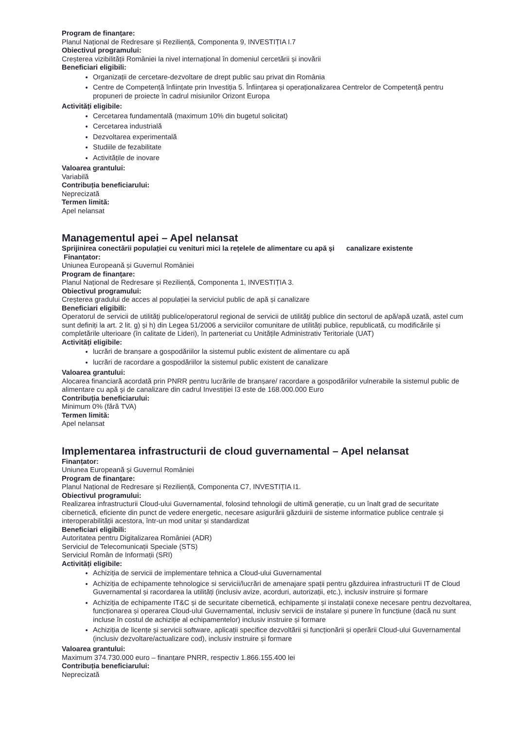Program de finanțare:
Planul Național de Redresare și Reziliență, Componenta 9, INVESTIȚIA I.7
Obiectivul programului:
Creșterea vizibilității României la nivel internațional în domeniul cercetării și inovării
Beneficiari eligibili:
Organizații de cercetare-dezvoltare de drept public sau privat din România
Centre de Competență înființate prin Investiția 5. Înființarea și operaționalizarea Centrelor de Competență pentru propuneri de proiecte în cadrul misiunilor Orizont Europa
Activități eligibile:
Cercetarea fundamentală (maximum 10% din bugetul solicitat)
Cercetarea industrială
Dezvoltarea experimentală
Studiile de fezabilitate
Activitățile de inovare
Valoarea grantului:
Variabilă
Contribuția beneficiarului:
Neprecizată
Termen limită:
Apel nelansat
Managementul apei – Apel nelansat
Sprijinirea conectării populației cu venituri mici la rețelele de alimentare cu apă și canalizare existente
Finanțator:
Uniunea Europeană și Guvernul României
Program de finanțare:
Planul Național de Redresare și Reziliență, Componenta 1, INVESTIȚIA 3.
Obiectivul programului:
Creșterea gradului de acces al populației la serviciul public de apă și canalizare
Beneficiari eligibili:
Operatorul de servicii de utilităţi publice/operatorul regional de servicii de utilităţi publice din sectorul de apă/apă uzată, astel cum sunt definiți la art. 2 lit. g) și h) din Legea 51/2006 a serviciilor comunitare de utilități publice, republicată, cu modificările și completările ulterioare (în calitate de Lideri), în parteneriat cu Unitățile Administrativ Teritoriale (UAT)
Activități eligibile:
lucrări de branșare a gospodăriilor la sistemul public existent de alimentare cu apă
lucrări de racordare a gospodăriilor la sistemul public existent de canalizare
Valoarea grantului:
Alocarea financiară acordată prin PNRR pentru lucrările de branșare/ racordare a gospodăriilor vulnerabile la sistemul public de alimentare cu apă şi de canalizare din cadrul Investiției I3 este de 168.000.000 Euro
Contribuția beneficiarului:
Minimum 0% (fără TVA)
Termen limită:
Apel nelansat
Implementarea infrastructurii de cloud guvernamental – Apel nelansat
Finanțator:
Uniunea Europeană și Guvernul României
Program de finanțare:
Planul Național de Redresare și Reziliență, Componenta C7, INVESTIȚIA I1.
Obiectivul programului:
Realizarea infrastructurii Cloud-ului Guvernamental, folosind tehnologii de ultimă generație, cu un înalt grad de securitate cibernetică, eficiente din punct de vedere energetic, necesare asigurării găzduirii de sisteme informatice publice centrale și interoperabilității acestora, într-un mod unitar și standardizat
Beneficiari eligibili:
Autoritatea pentru Digitalizarea României (ADR)
Serviciul de Telecomunicații Speciale (STS)
Serviciul Român de Informații (SRI)
Activități eligibile:
Achiziția de servicii de implementare tehnica a Cloud-ului Guvernamental
Achiziția de echipamente tehnologice si servicii/lucrări de amenajare spații pentru găzduirea infrastructurii IT de Cloud Guvernamental și racordarea la utilități (inclusiv avize, acorduri, autorizații, etc.), inclusiv instruire și formare
Achiziția de echipamente IT&C și de securitate cibernetică, echipamente și instalații conexe necesare pentru dezvoltarea, funcționarea și operarea Cloud-ului Guvernamental, inclusiv servicii de instalare și punere în funcțiune (dacă nu sunt incluse în costul de achiziție al echipamentelor) inclusiv instruire și formare
Achiziția de licențe și servicii software, aplicații specifice dezvoltării și funcționării și operării Cloud-ului Guvernamental (inclusiv dezvoltare/actualizare cod), inclusiv instruire și formare
Valoarea grantului:
Maximum 374.730.000 euro – finanțare PNRR, respectiv 1.866.155.400 lei
Contribuția beneficiarului:
Neprecizată